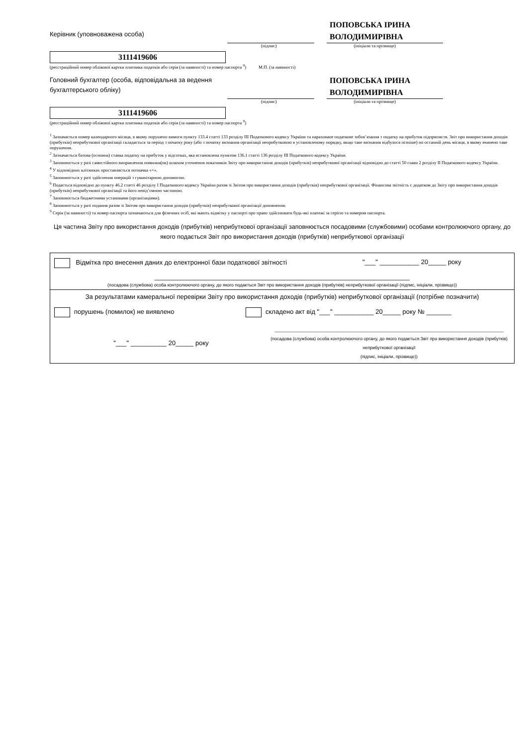Керівник (уповноважена особа)
ПОПОВСЬКА ІРИНА ВОЛОДИМИРІВНА
(підпис) (ініціали та прізвище)
3111419606
(реєстраційний номер облікової картки платника податків або серія (за наявності) та номер паспорта <sup>9</sup>) М.П. (за наявності)
Головний бухгалтер (особа, відповідальна за ведення бухгалтерського обліку)
ПОПОВСЬКА ІРИНА ВОЛОДИМИРІВНА
(підпис) (ініціали та прізвище)
3111419606
(реєстраційний номер облікової картки платника податків або серія (за наявності) та номер паспорта <sup>9</sup>)
<sup>1</sup> Зазначається номер календарного місяця, в якому порушено вимоги пункту 133.4 статті 133 розділу III Податкового кодексу України та нараховане податкове зобов’язання з податку на прибуток підприємств. Звіт про використання доходів (прибутків) неприбуткової організації складається за період з початку року (або з початку визнання організації неприбутковою в установленому порядку, якщо таке визнання відбулося пізніше) по останній день місяця, в якому вчинено таке порушення.
<sup>2</sup> Зазначається базова (основна) ставка податку на прибуток у відсотках, яка встановлена пунктом 136.1 статті 136 розділу III Податкового кодексу України.
<sup>3</sup> Заповнюється у разі самостійного виправлення помилки(ок) шляхом уточнення показників Звіту про використання доходів (прибутків) неприбуткової організації відповідно до статті 50 глави 2 розділу II Податкового кодексу України.
<sup>4</sup> У відповідних клітинках проставляється позначка «+».
<sup>5</sup> Заповнюється у разі здійснення операцій з гуманітарною допомогою.
<sup>6</sup> Подається відповідно до пункту 46.2 статті 46 розділу I Податкового кодексу України разом зі Звітом про використання доходів (прибутків) неприбуткової організації. Фінансова звітність є додатком до Звіту про використання доходів (прибутків) неприбуткової організації та його невід’ємною частиною.
<sup>7</sup> Заповнюється бюджетними установами (організаціями).
<sup>8</sup> Заповнюється у разі подання разом зі Звітом про використання доходів (прибутків) неприбуткової організації доповнення.
<sup>9</sup> Серія (за наявності) та номер паспорта зазначаються для фізичних осіб, які мають відмітку у паспорті про право здійснювати будь-які платежі за серією та номером паспорта.
Ця частина Звіту про використання доходів (прибутків) неприбуткової організації заповнюється посадовими (службовими) особами контролюючого органу, до якого подається Звіт про використання доходів (прибутків) неприбуткової організації
Відмітка про внесення даних до електронної бази податкової звітності "___" ___________ 20_____ року
_______________________________________________________________________
(посадова (службова) особа контролюючого органу, до якого подається Звіт про використання доходів (прибутків) неприбуткової організації (підпис, ініціали, прізвище))
За результатами камеральної перевірки Звіту про використання доходів (прибутків) неприбуткової організації (потрібне позначити)
порушень (помилок) не виявлено складено акт від "___" ___________ 20_____ року № _______
"___" __________ 20_____ року ____________________________________________________________________________________________
(посадова (службова) особа контролюючого органу, до якого подається Звіт про використання доходів (прибутків) неприбуткової організації
(підпис, ініціали, прізвище))